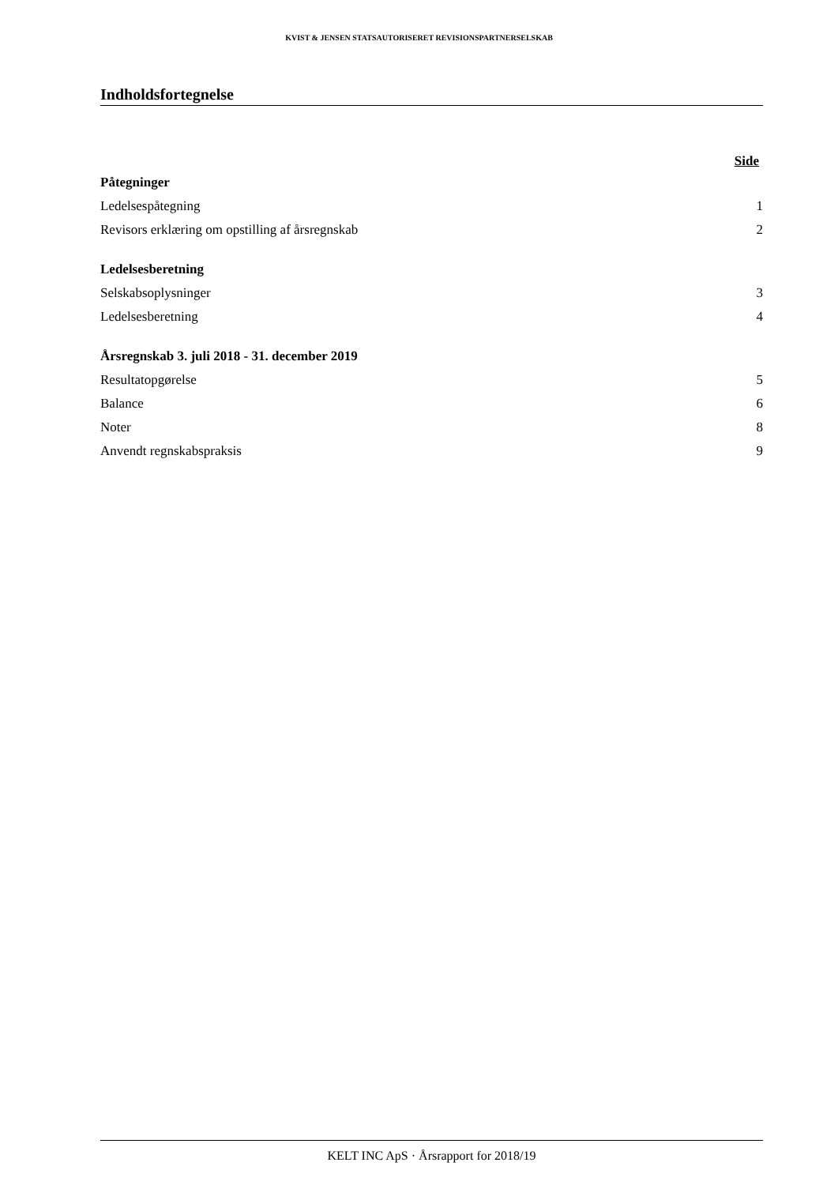KVIST & JENSEN STATSAUTORISERET REVISIONSPARTNERSELSKAB
Indholdsfortegnelse
Side
Påtegninger
Ledelsespåtegning 1
Revisors erklæring om opstilling af årsregnskab 2
Ledelsesberetning
Selskabsoplysninger 3
Ledelsesberetning 4
Årsregnskab 3. juli 2018 - 31. december 2019
Resultatopgørelse 5
Balance 6
Noter 8
Anvendt regnskabspraksis 9
KELT INC ApS · Årsrapport for 2018/19